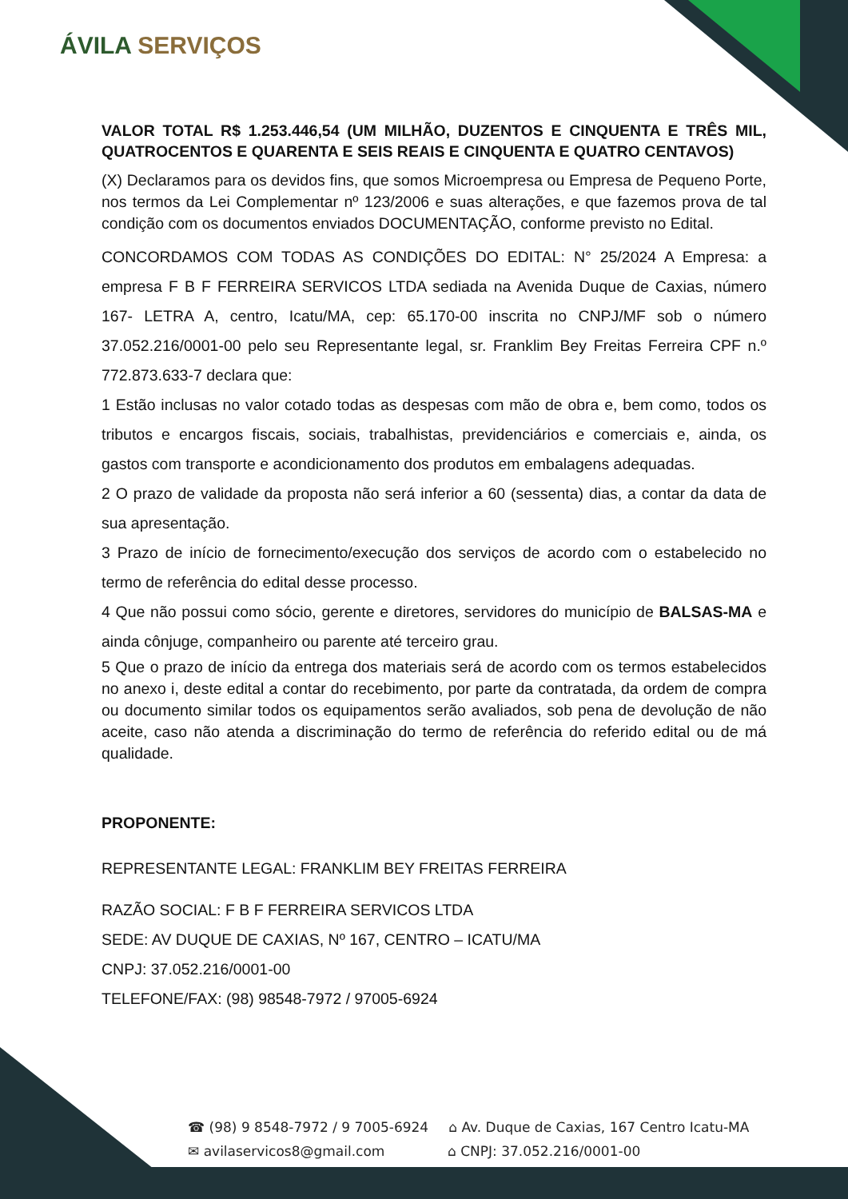ÁVILA SERVIÇOS
VALOR TOTAL R$ 1.253.446,54 (UM MILHÃO, DUZENTOS E CINQUENTA E TRÊS MIL, QUATROCENTOS E QUARENTA E SEIS REAIS E CINQUENTA E QUATRO CENTAVOS)
(X) Declaramos para os devidos fins, que somos Microempresa ou Empresa de Pequeno Porte, nos termos da Lei Complementar nº 123/2006 e suas alterações, e que fazemos prova de tal condição com os documentos enviados DOCUMENTAÇÃO, conforme previsto no Edital.
CONCORDAMOS COM TODAS AS CONDIÇÕES DO EDITAL: N° 25/2024 A Empresa: a empresa F B F FERREIRA SERVICOS LTDA sediada na Avenida Duque de Caxias, número 167- LETRA A, centro, Icatu/MA, cep: 65.170-00 inscrita no CNPJ/MF sob o número 37.052.216/0001-00 pelo seu Representante legal, sr. Franklim Bey Freitas Ferreira CPF n.º 772.873.633-7 declara que:
1 Estão inclusas no valor cotado todas as despesas com mão de obra e, bem como, todos os tributos e encargos fiscais, sociais, trabalhistas, previdenciários e comerciais e, ainda, os gastos com transporte e acondicionamento dos produtos em embalagens adequadas.
2 O prazo de validade da proposta não será inferior a 60 (sessenta) dias, a contar da data de sua apresentação.
3 Prazo de início de fornecimento/execução dos serviços de acordo com o estabelecido no termo de referência do edital desse processo.
4 Que não possui como sócio, gerente e diretores, servidores do município de BALSAS-MA e ainda cônjuge, companheiro ou parente até terceiro grau.
5 Que o prazo de início da entrega dos materiais será de acordo com os termos estabelecidos no anexo i, deste edital a contar do recebimento, por parte da contratada, da ordem de compra ou documento similar todos os equipamentos serão avaliados, sob pena de devolução de não aceite, caso não atenda a discriminação do termo de referência do referido edital ou de má qualidade.
PROPONENTE:
REPRESENTANTE LEGAL: FRANKLIM BEY FREITAS FERREIRA
RAZÃO SOCIAL: F B F FERREIRA SERVICOS LTDA
SEDE: AV DUQUE DE CAXIAS, Nº 167, CENTRO – ICATU/MA
CNPJ: 37.052.216/0001-00
TELEFONE/FAX: (98) 98548-7972 / 97005-6924
☎ (98) 9 8548-7972 / 9 7005-6924 ⌂ Av. Duque de Caxias, 167 Centro Icatu-MA
✉ avilaservicos8@gmail.com ⌂ CNPJ: 37.052.216/0001-00